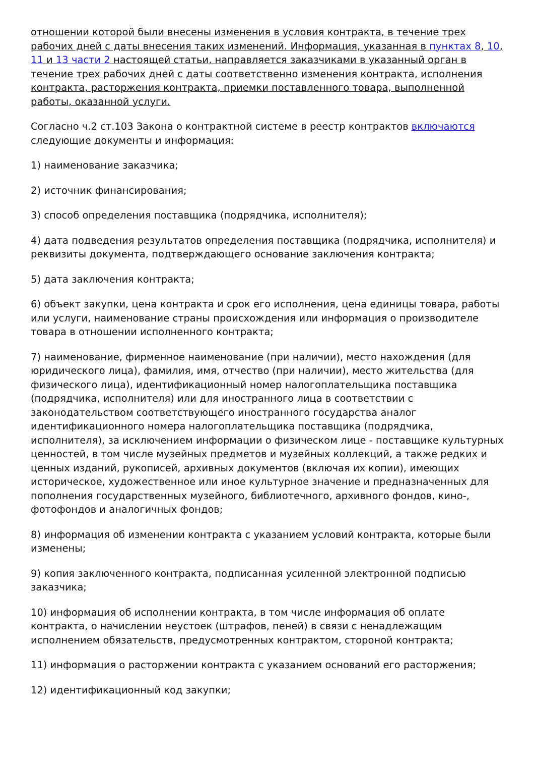отношении которой были внесены изменения в условия контракта, в течение трех рабочих дней с даты внесения таких изменений. Информация, указанная в пунктах 8, 10, 11 и 13 части 2 настоящей статьи, направляется заказчиками в указанный орган в течение трех рабочих дней с даты соответственно изменения контракта, исполнения контракта, расторжения контракта, приемки поставленного товара, выполненной работы, оказанной услуги.
Согласно ч.2 ст.103 Закона о контрактной системе в реестр контрактов включаются следующие документы и информация:
1) наименование заказчика;
2) источник финансирования;
3) способ определения поставщика (подрядчика, исполнителя);
4) дата подведения результатов определения поставщика (подрядчика, исполнителя) и реквизиты документа, подтверждающего основание заключения контракта;
5) дата заключения контракта;
6) объект закупки, цена контракта и срок его исполнения, цена единицы товара, работы или услуги, наименование страны происхождения или информация о производителе товара в отношении исполненного контракта;
7) наименование, фирменное наименование (при наличии), место нахождения (для юридического лица), фамилия, имя, отчество (при наличии), место жительства (для физического лица), идентификационный номер налогоплательщика поставщика (подрядчика, исполнителя) или для иностранного лица в соответствии с законодательством соответствующего иностранного государства аналог идентификационного номера налогоплательщика поставщика (подрядчика, исполнителя), за исключением информации о физическом лице - поставщике культурных ценностей, в том числе музейных предметов и музейных коллекций, а также редких и ценных изданий, рукописей, архивных документов (включая их копии), имеющих историческое, художественное или иное культурное значение и предназначенных для пополнения государственных музейного, библиотечного, архивного фондов, кино-, фотофондов и аналогичных фондов;
8) информация об изменении контракта с указанием условий контракта, которые были изменены;
9) копия заключенного контракта, подписанная усиленной электронной подписью заказчика;
10) информация об исполнении контракта, в том числе информация об оплате контракта, о начислении неустоек (штрафов, пеней) в связи с ненадлежащим исполнением обязательств, предусмотренных контрактом, стороной контракта;
11) информация о расторжении контракта с указанием оснований его расторжения;
12) идентификационный код закупки;